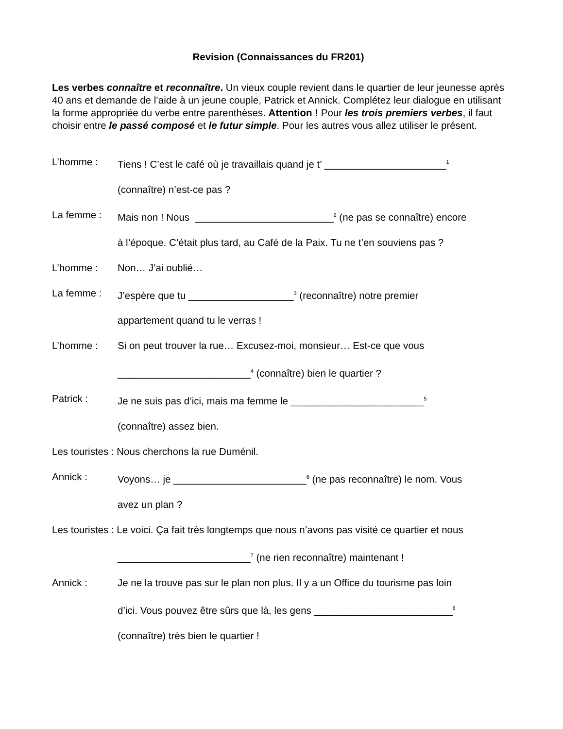Revision (Connaissances du FR201)
Les verbes connaître et reconnaître. Un vieux couple revient dans le quartier de leur jeunesse après 40 ans et demande de l’aide à un jeune couple, Patrick et Annick. Complétez leur dialogue en utilisant la forme appropriée du verbe entre parenthèses. Attention ! Pour les trois premiers verbes, il faut choisir entre le passé composé et le futur simple. Pour les autres vous allez utiliser le présent.
L’homme : Tiens ! C’est le café où je travaillais quand je t’ ______________________<sup>1</sup>
(connaître) n’est-ce pas ?
La femme : Mais non ! Nous _________________________<sup>2</sup> (ne pas se connaître) encore
à l’époque. C’était plus tard, au Café de la Paix. Tu ne t’en souviens pas ?
L’homme : Non… J’ai oublié…
La femme : J’espère que tu ___________________<sup>3</sup> (reconnaître) notre premier
appartement quand tu le verras !
L’homme : Si on peut trouver la rue… Excusez-moi, monsieur… Est-ce que vous
________________________<sup>4</sup> (connaître) bien le quartier ?
Patrick : Je ne suis pas d’ici, mais ma femme le ________________________<sup>5</sup>
(connaître) assez bien.
Les touristes : Nous cherchons la rue Duménil.
Annick : Voyons… je ________________________<sup>6</sup> (ne pas reconnaître) le nom. Vous
avez un plan ?
Les touristes : Le voici. Ça fait très longtemps que nous n’avons pas visité ce quartier et nous
________________________<sup>7</sup> (ne rien reconnaître) maintenant !
Annick : Je ne la trouve pas sur le plan non plus. Il y a un Office du tourisme pas loin
d’ici. Vous pouvez être sûrs que là, les gens _________________________<sup>8</sup>
(connaître) très bien le quartier !